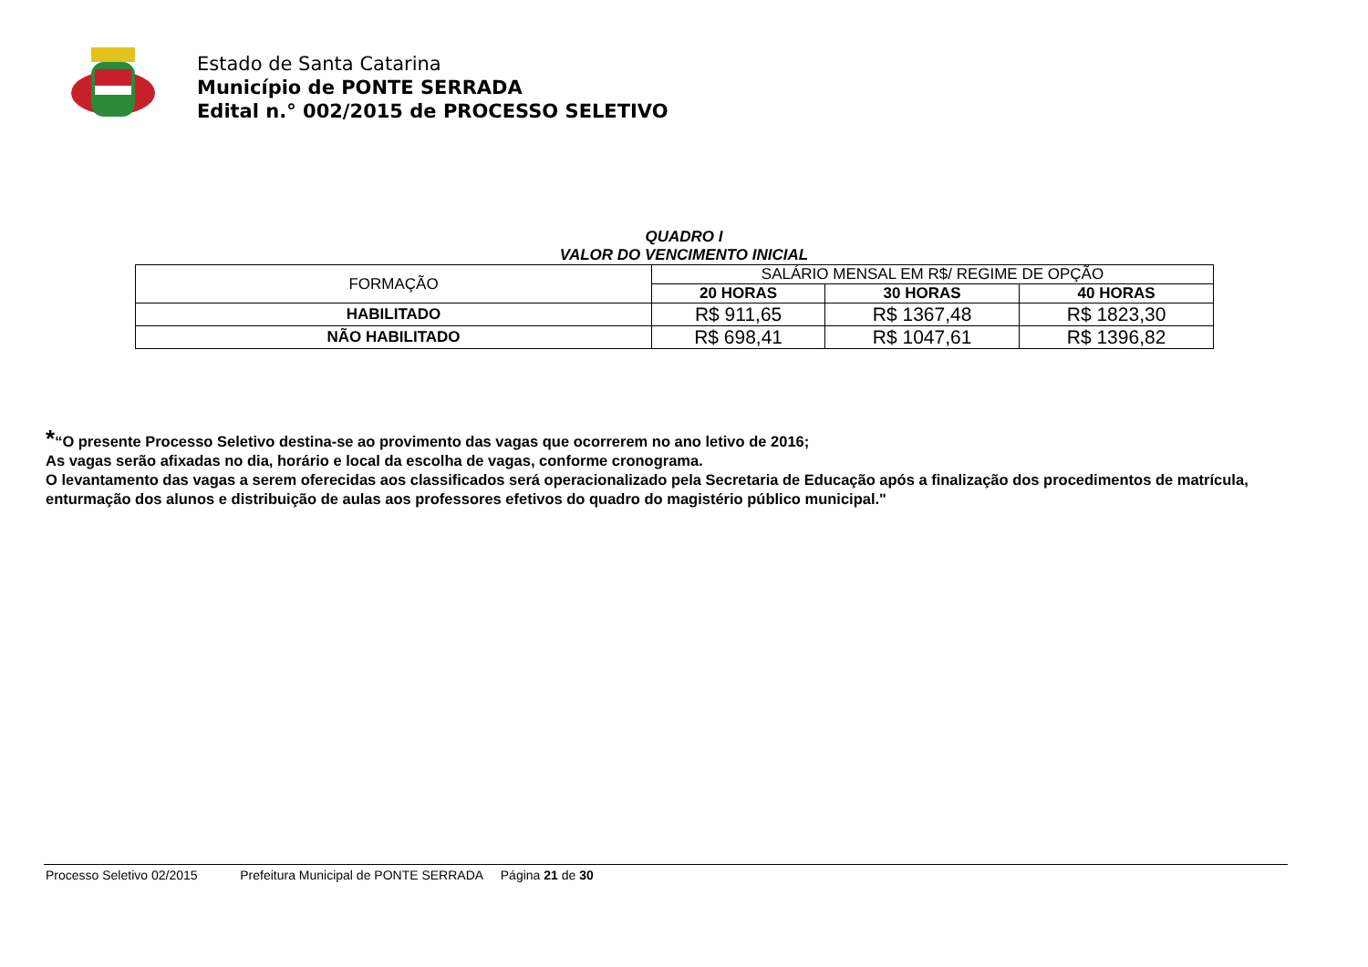Estado de Santa Catarina
Município de PONTE SERRADA
Edital n.° 002/2015 de PROCESSO SELETIVO
QUADRO I
VALOR DO VENCIMENTO INICIAL
| FORMAÇÃO | SALÁRIO MENSAL EM R$/ REGIME DE OPÇÃO | | |
| | 20 HORAS | 30 HORAS | 40 HORAS |
| HABILITADO | R$ 911,65 | R$ 1367,48 | R$ 1823,30 |
| NÃO HABILITADO | R$ 698,41 | R$ 1047,61 | R$ 1396,82 |
*“O presente Processo Seletivo destina-se ao provimento das vagas que ocorrerem no ano letivo de 2016;
As vagas serão afixadas no dia, horário e local da escolha de vagas, conforme cronograma.
O levantamento das vagas a serem oferecidas aos classificados será operacionalizado pela Secretaria de Educação após a finalização dos procedimentos de matrícula, enturmação dos alunos e distribuição de aulas aos professores efetivos do quadro do magistério público municipal."
Processo Seletivo 02/2015 Prefeitura Municipal de PONTE SERRADA Página 21 de 30